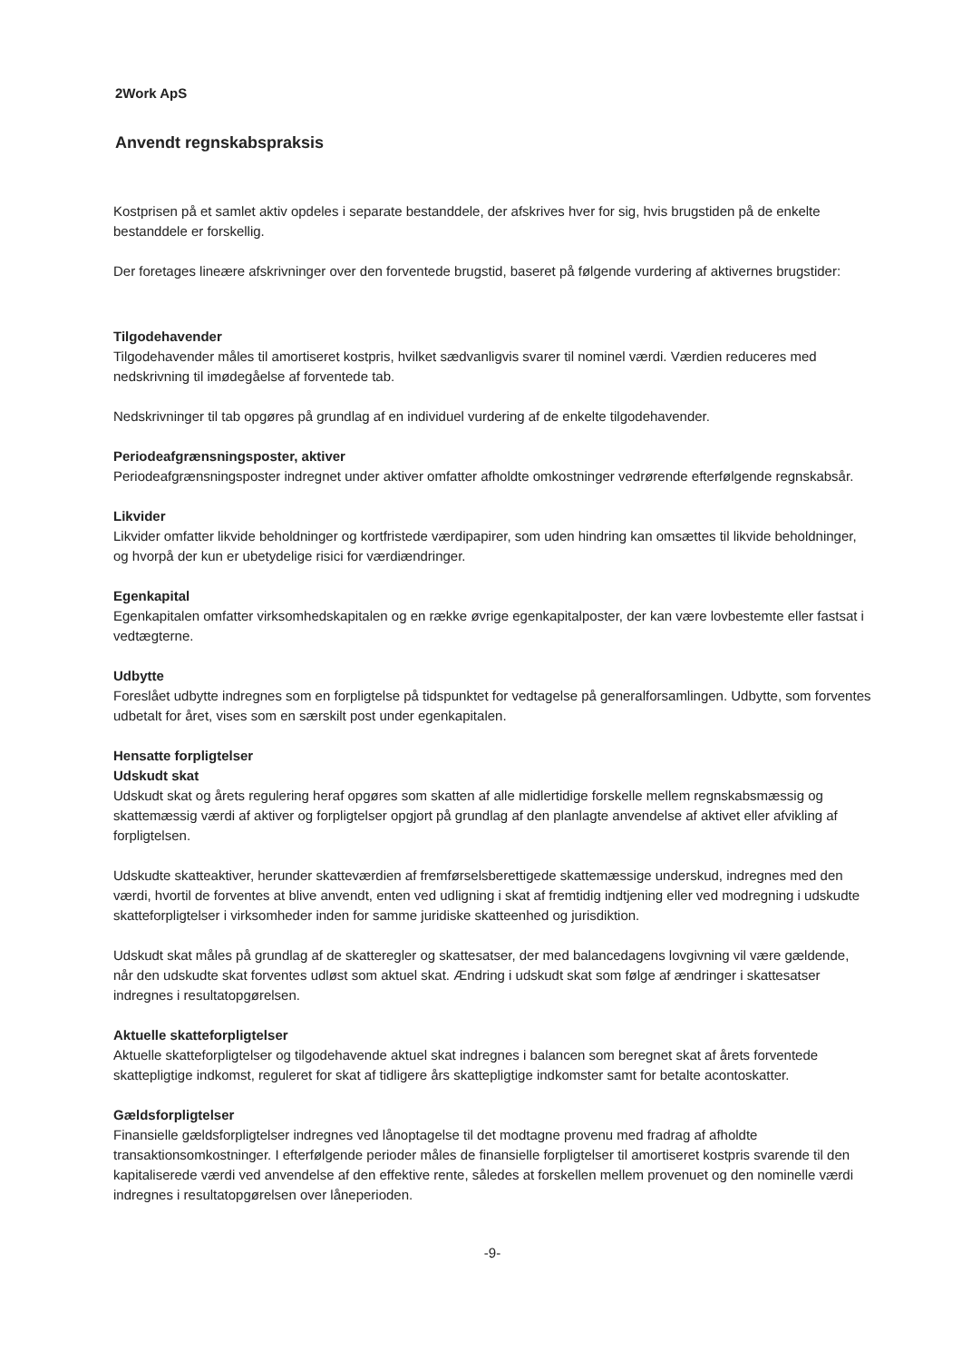2Work ApS
Anvendt regnskabspraksis
Kostprisen på et samlet aktiv opdeles i separate bestanddele, der afskrives hver for sig, hvis brugstiden på de enkelte bestanddele er forskellig.
Der foretages lineære afskrivninger over den forventede brugstid, baseret på følgende vurdering af aktivernes brugstider:
Tilgodehavender
Tilgodehavender måles til amortiseret kostpris, hvilket sædvanligvis svarer til nominel værdi. Værdien reduceres med nedskrivning til imødegåelse af forventede tab.
Nedskrivninger til tab opgøres på grundlag af en individuel vurdering af de enkelte tilgodehavender.
Periodeafgrænsningsposter, aktiver
Periodeafgrænsningsposter indregnet under aktiver omfatter afholdte omkostninger vedrørende efterfølgende regnskabsår.
Likvider
Likvider omfatter likvide beholdninger og kortfristede værdipapirer, som uden hindring kan omsættes til likvide beholdninger, og hvorpå der kun er ubetydelige risici for værdiændringer.
Egenkapital
Egenkapitalen omfatter virksomhedskapitalen og en række øvrige egenkapitalposter, der kan være lovbestemte eller fastsat i vedtægterne.
Udbytte
Foreslået udbytte indregnes som en forpligtelse på tidspunktet for vedtagelse på generalforsamlingen. Udbytte, som forventes udbetalt for året, vises som en særskilt post under egenkapitalen.
Hensatte forpligtelser
Udskudt skat
Udskudt skat og årets regulering heraf opgøres som skatten af alle midlertidige forskelle mellem regnskabsmæssig og skattemæssig værdi af aktiver og forpligtelser opgjort på grundlag af den planlagte anvendelse af aktivet eller afvikling af forpligtelsen.
Udskudte skatteaktiver, herunder skatteværdien af fremførselsberettigede skattemæssige underskud, indregnes med den værdi, hvortil de forventes at blive anvendt, enten ved udligning i skat af fremtidig indtjening eller ved modregning i udskudte skatteforpligtelser i virksomheder inden for samme juridiske skatteenhed og jurisdiktion.
Udskudt skat måles på grundlag af de skatteregler og skattesatser, der med balancedagens lovgivning vil være gældende, når den udskudte skat forventes udløst som aktuel skat. Ændring i udskudt skat som følge af ændringer i skattesatser indregnes i resultatopgørelsen.
Aktuelle skatteforpligtelser
Aktuelle skatteforpligtelser og tilgodehavende aktuel skat indregnes i balancen som beregnet skat af årets forventede skattepligtige indkomst, reguleret for skat af tidligere års skattepligtige indkomster samt for betalte acontoskatter.
Gældsforpligtelser
Finansielle gældsforpligtelser indregnes ved lånoptagelse til det modtagne provenu med fradrag af afholdte transaktionsomkostninger. I efterfølgende perioder måles de finansielle forpligtelser til amortiseret kostpris svarende til den kapitaliserede værdi ved anvendelse af den effektive rente, således at forskellen mellem provenuet og den nominelle værdi indregnes i resultatopgørelsen over låneperioden.
-9-